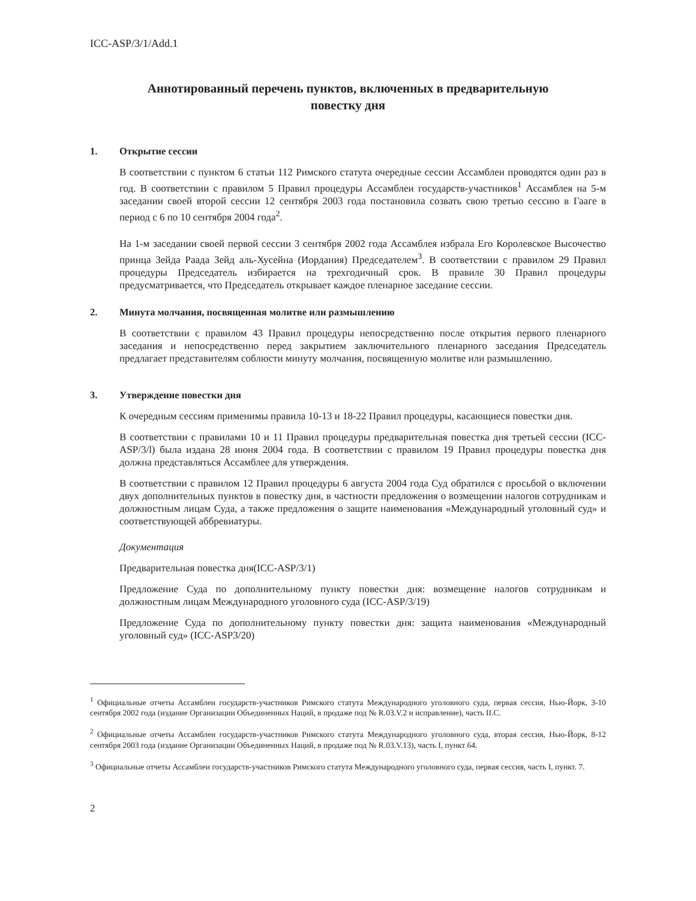ICC-ASP/3/1/Add.1
Аннотированный перечень пунктов, включенных в предварительную
повестку дня
1. Открытие сессии
В соответствии с пунктом 6 статьи 112 Римского статута очередные сессии Ассамблеи проводятся один раз в год. В соответствии с правилом 5 Правил процедуры Ассамблеи государств-участников<sup>1</sup> Ассамблея на 5-м заседании своей второй сессии 12 сентября 2003 года постановила созвать свою третью сессию в Гааге в период с 6 по 10 сентября 2004 года<sup>2</sup>.
На 1-м заседании своей первой сессии 3 сентября 2002 года Ассамблея избрала Его Королевское Высочество принца Зейда Раада Зейд аль-Хусейна (Иордания) Председателем<sup>3</sup>. В соответствии с правилом 29 Правил процедуры Председатель избирается на трехгодичный срок. В правиле 30 Правил процедуры предусматривается, что Председатель открывает каждое пленарное заседание сессии.
2. Минута молчания, посвященная молитве или размышлению
В соответствии с правилом 43 Правил процедуры непосредственно после открытия первого пленарного заседания и непосредственно перед закрытием заключительного пленарного заседания Председатель предлагает представителям соблюсти минуту молчания, посвященную молитве или размышлению.
3. Утверждение повестки дня
К очередным сессиям применимы правила 10-13 и 18-22 Правил процедуры, касающиеся повестки дня.
В соответствии с правилами 10 и 11 Правил процедуры предварительная повестка дня третьей сессии (ICC-ASP/3/l) была издана 28 июня 2004 года. В соответствии с правилом 19 Правил процедуры повестка дня должна представляться Ассамблее для утверждения.
В соответствии с правилом 12 Правил процедуры 6 августа 2004 года Суд обратился с просьбой о включении двух дополнительных пунктов в повестку дня, в частности предложения о возмещении налогов сотрудникам и должностным лицам Суда, а также предложения о защите наименования «Международный уголовный суд» и соответствующей аббревиатуры.
Документация
Предварительная повестка дня(ICC-ASP/3/1)
Предложение Суда по дополнительному пункту повестки дня: возмещение налогов сотрудникам и должностным лицам Международного уголовного суда (ICC-ASP/3/19)
Предложение Суда по дополнительному пункту повестки дня: защита наименования «Международный уголовный суд» (ICC-ASP3/20)
<sup>1</sup> Официальные отчеты Ассамблеи государств-участников Римского статута Международного уголовного суда, первая сессия, Нью-Йорк, 3-10 сентября 2002 года (издание Организации Объединенных Наций, в продаже под № R.03.V.2 и исправление), часть II.C.
<sup>2</sup> Официальные отчеты Ассамблеи государств-участников Римского статута Международного уголовного суда, вторая сессия, Нью-Йорк, 8-12 сентября 2003 года (издание Организации Объединенных Наций, в продаже под № R.03.V.13), часть I, пункт 64.
<sup>3</sup> Официальные отчеты Ассамблеи государств-участников Римского статута Международного уголовного суда, первая сессия, часть I, пункт. 7.
2